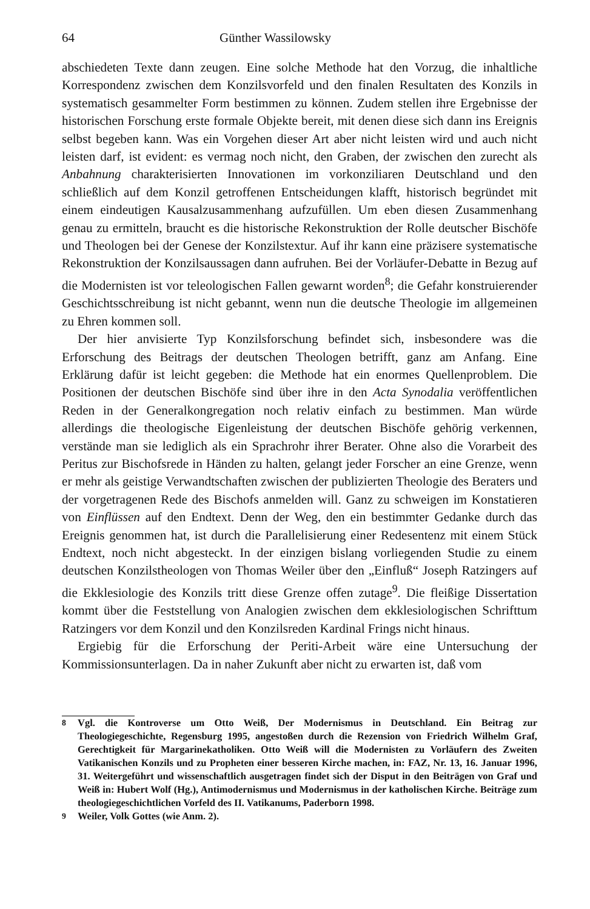64 Günther Wassilowsky
abschiedeten Texte dann zeugen. Eine solche Methode hat den Vorzug, die inhaltliche Korrespondenz zwischen dem Konzilsvorfeld und den finalen Resultaten des Konzils in systematisch gesammelter Form bestimmen zu können. Zudem stellen ihre Ergebnisse der historischen Forschung erste formale Objekte bereit, mit denen diese sich dann ins Ereignis selbst begeben kann. Was ein Vorgehen dieser Art aber nicht leisten wird und auch nicht leisten darf, ist evident: es vermag noch nicht, den Graben, der zwischen den zurecht als Anbahnung charakterisierten Innovationen im vorkonziliaren Deutschland und den schließlich auf dem Konzil getroffenen Entscheidungen klafft, historisch begründet mit einem eindeutigen Kausalzusammenhang aufzufüllen. Um eben diesen Zusammenhang genau zu ermitteln, braucht es die historische Rekonstruktion der Rolle deutscher Bischöfe und Theologen bei der Genese der Konzilstextur. Auf ihr kann eine präzisere systematische Rekonstruktion der Konzilsaussagen dann aufruhen. Bei der Vorläufer-Debatte in Bezug auf die Modernisten ist vor teleologischen Fallen gewarnt worden<sup>8</sup>; die Gefahr konstruierender Geschichtsschreibung ist nicht gebannt, wenn nun die deutsche Theologie im allgemeinen zu Ehren kommen soll.
Der hier anvisierte Typ Konzilsforschung befindet sich, insbesondere was die Erforschung des Beitrags der deutschen Theologen betrifft, ganz am Anfang. Eine Erklärung dafür ist leicht gegeben: die Methode hat ein enormes Quellenproblem. Die Positionen der deutschen Bischöfe sind über ihre in den Acta Synodalia veröffentlichen Reden in der Generalkongregation noch relativ einfach zu bestimmen. Man würde allerdings die theologische Eigenleistung der deutschen Bischöfe gehörig verkennen, verstände man sie lediglich als ein Sprachrohr ihrer Berater. Ohne also die Vorarbeit des Peritus zur Bischofsrede in Händen zu halten, gelangt jeder Forscher an eine Grenze, wenn er mehr als geistige Verwandtschaften zwischen der publizierten Theologie des Beraters und der vorgetragenen Rede des Bischofs anmelden will. Ganz zu schweigen im Konstatieren von Einflüssen auf den Endtext. Denn der Weg, den ein bestimmter Gedanke durch das Ereignis genommen hat, ist durch die Parallelisierung einer Redesentenz mit einem Stück Endtext, noch nicht abgesteckt. In der einzigen bislang vorliegenden Studie zu einem deutschen Konzilstheologen von Thomas Weiler über den „Einfluß“ Joseph Ratzingers auf die Ekklesiologie des Konzils tritt diese Grenze offen zutage<sup>9</sup>. Die fleißige Dissertation kommt über die Feststellung von Analogien zwischen dem ekklesiologischen Schrifttum Ratzingers vor dem Konzil und den Konzilsreden Kardinal Frings nicht hinaus.
Ergiebig für die Erforschung der Periti-Arbeit wäre eine Untersuchung der Kommissionsunterlagen. Da in naher Zukunft aber nicht zu erwarten ist, daß vom
<sup>8</sup> Vgl. die Kontroverse um Otto Weiß, Der Modernismus in Deutschland. Ein Beitrag zur Theologiegeschichte, Regensburg 1995, angestoßen durch die Rezension von Friedrich Wilhelm Graf, Gerechtigkeit für Margarinekatholiken. Otto Weiß will die Modernisten zu Vorläufern des Zweiten Vatikanischen Konzils und zu Propheten einer besseren Kirche machen, in: FAZ, Nr. 13, 16. Januar 1996, 31. Weitergeführt und wissenschaftlich ausgetragen findet sich der Disput in den Beiträgen von Graf und Weiß in: Hubert Wolf (Hg.), Antimodernismus und Modernismus in der katholischen Kirche. Beiträge zum theologiegeschichtlichen Vorfeld des II. Vatikanums, Paderborn 1998.
<sup>9</sup> Weiler, Volk Gottes (wie Anm. 2).